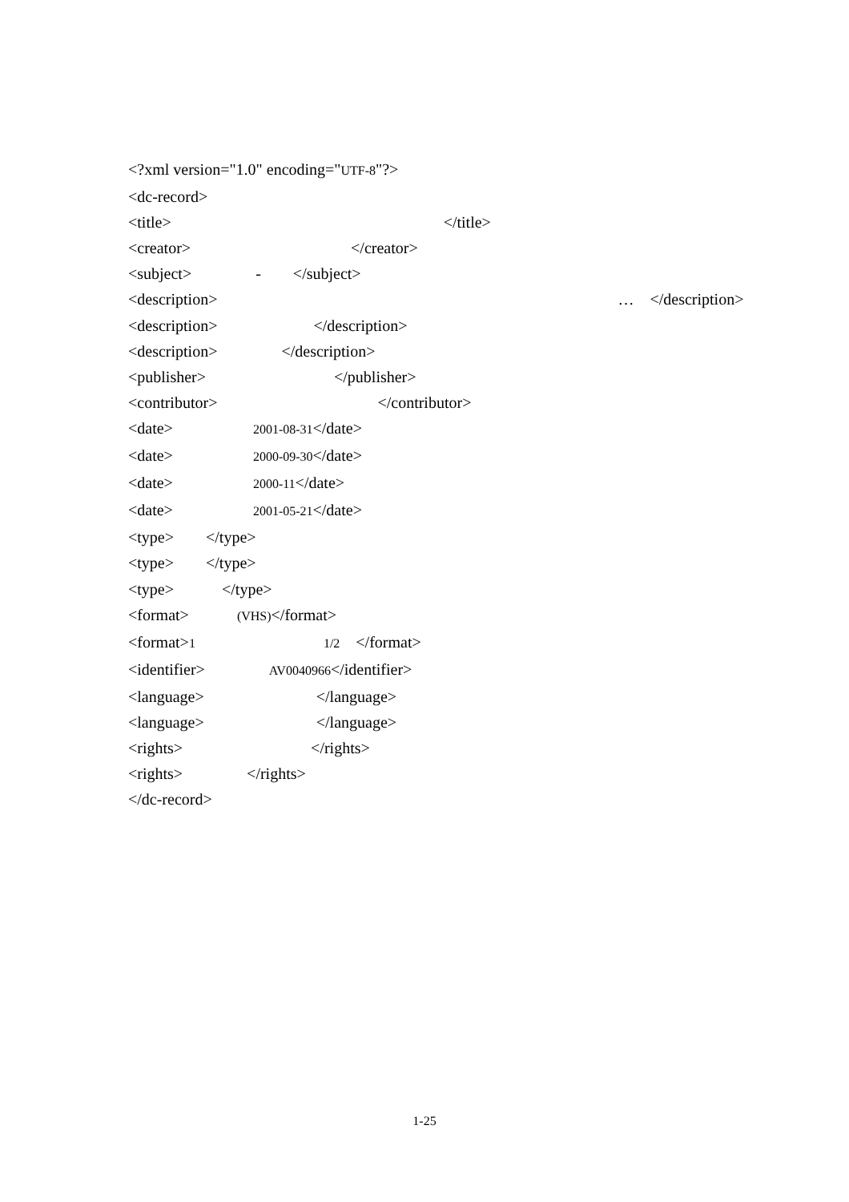<?xml version="1.0" encoding="UTF-8"?> <dc-record> <title>　　　　　　　　　　　　　　　　　</title> <creator>　　　　　　　　　　</creator> <subject>　　　　-　　</subject> <description>　　　　　　　　　　　　　　　　　　　　　　　　　…　</description> <description>　　　　　　</description> <description>　　　　</description> <publisher>　　　　　　　　</publisher> <contributor>　　　　　　　　　　</contributor> <date>　　　　　2001-08-31</date> <date>　　　　　2000-09-30</date> <date>　　　　　2000-11</date> <date>　　　　　2001-05-21</date> <type>　　</type> <type>　　</type> <type>　　　</type> <format>　　　(VHS)</format> <format>1　　　　　　　　1/2　</format> <identifier>　　　　AV0040966</identifier> <language>　　　　　　　</language> <language>　　　　　　　</language> <rights>　　　　　　　　</rights> <rights>　　　　</rights> </dc-record>
1-25